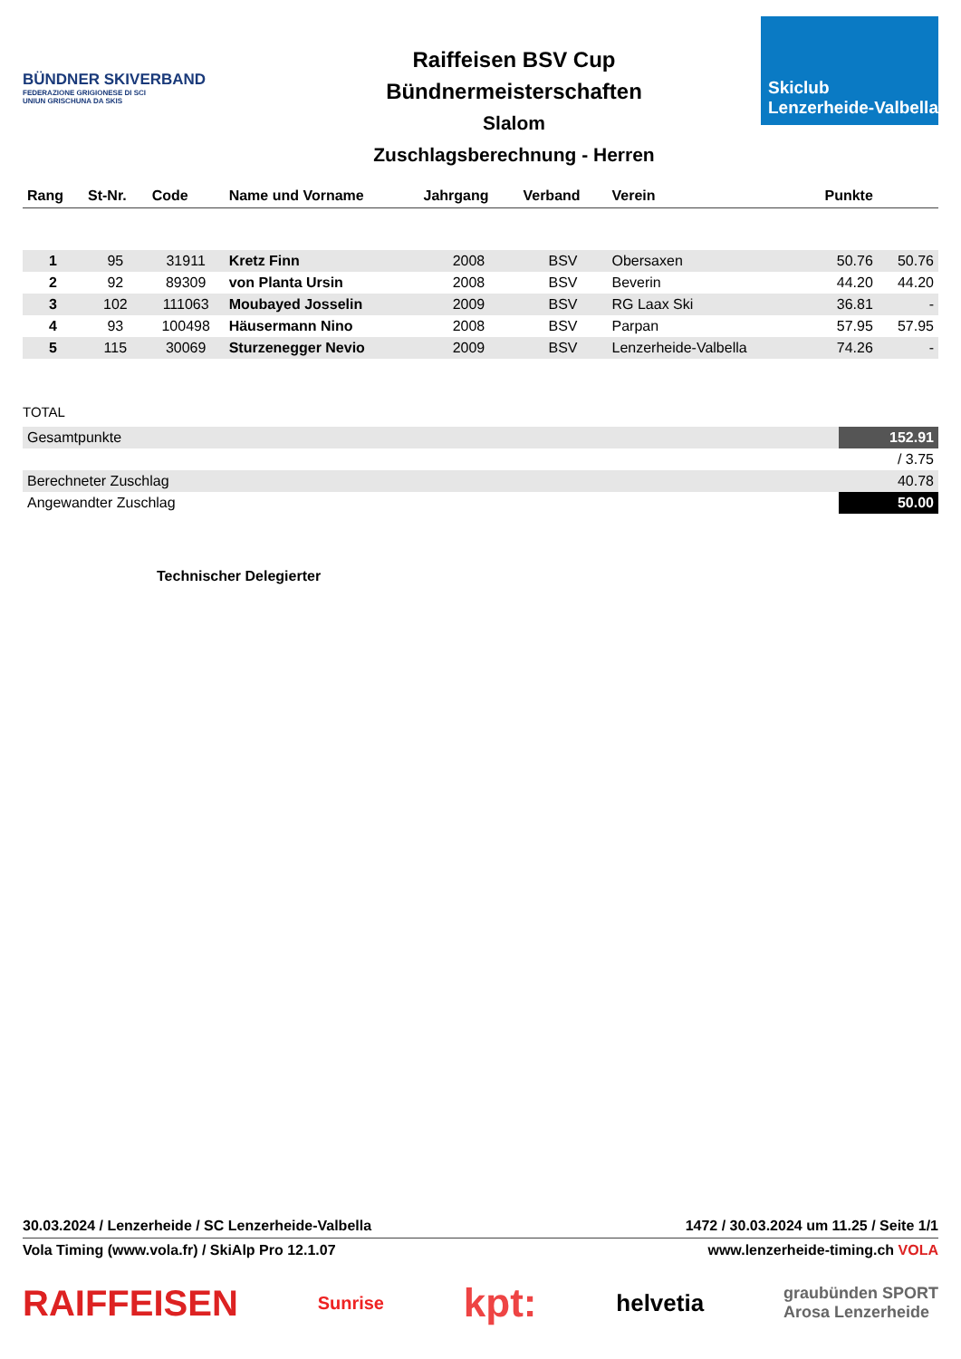BÜNDNER SKIVERBAND
FEDERAZIONE GRIGIONESE DI SCI
UNIUN GRISCHUNA DA SKIS
Raiffeisen BSV Cup
Bündnermeisterschaften
Slalom
Zuschlagsberechnung - Herren
Skiclub
Lenzerheide-Valbella
| Rang | St-Nr. | Code | Name und Vorname | Jahrgang | Verband | Verein | Punkte | |
| --- | --- | --- | --- | --- | --- | --- | --- | --- |
| 1 | 95 | 31911 | Kretz Finn | 2008 | BSV | Obersaxen | 50.76 | 50.76 |
| 2 | 92 | 89309 | von Planta Ursin | 2008 | BSV | Beverin | 44.20 | 44.20 |
| 3 | 102 | 111063 | Moubayed Josselin | 2009 | BSV | RG Laax Ski | 36.81 | - |
| 4 | 93 | 100498 | Häusermann Nino | 2008 | BSV | Parpan | 57.95 | 57.95 |
| 5 | 115 | 30069 | Sturzenegger Nevio | 2009 | BSV | Lenzerheide-Valbella | 74.26 | - |
TOTAL
| Gesamtpunkte | 152.91 |
| | / 3.75 |
| Berechneter Zuschlag | 40.78 |
| Angewandter Zuschlag | 50.00 |
Technischer Delegierter
30.03.2024 / Lenzerheide / SC Lenzerheide-Valbella 1472 / 30.03.2024 um 11.25 / Seite 1/1
Vola Timing (www.vola.fr) / SkiAlp Pro 12.1.07 www.lenzerheide-timing.ch VOLA
RAIFFEISEN Sunrise kpt: helvetia graubünden SPORT
Arosa Lenzerheide